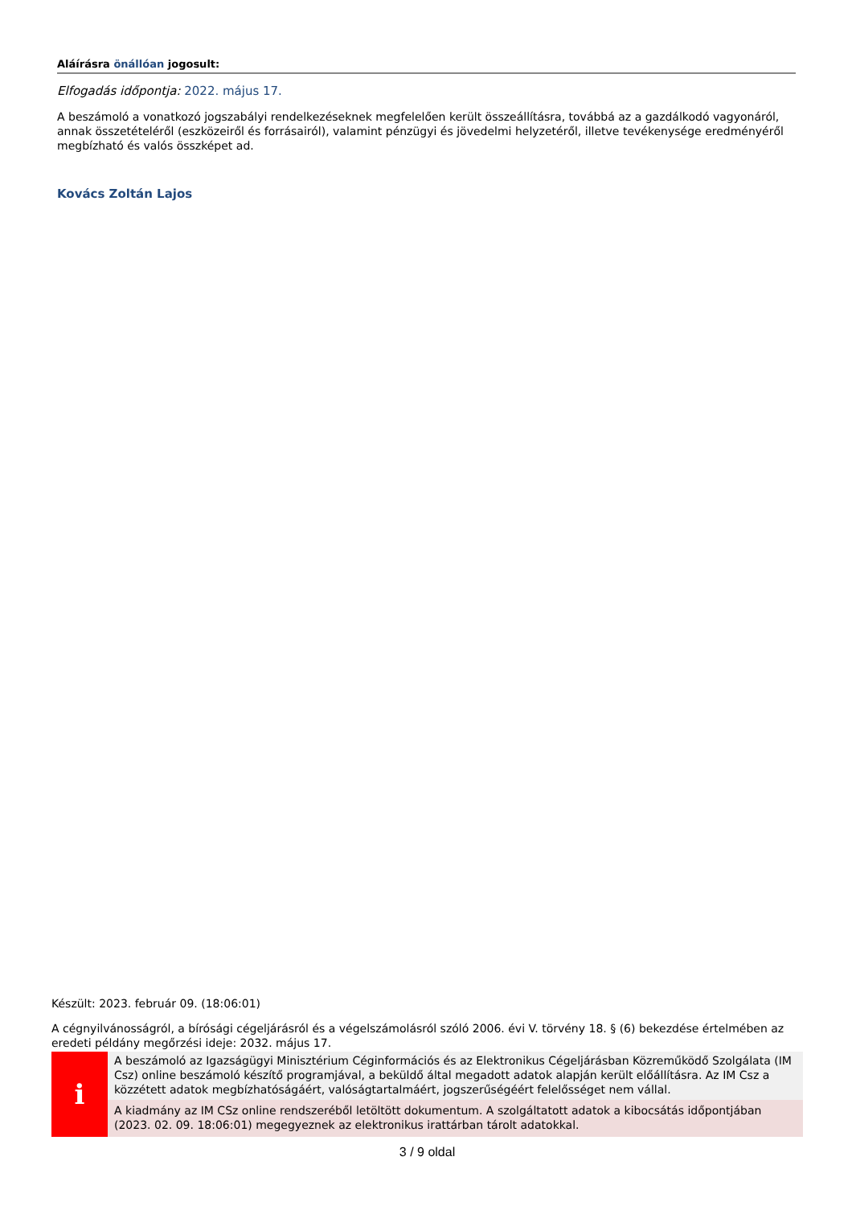Aláírásra önállóan jogosult:
Elfogadás időpontja: 2022. május 17.
A beszámoló a vonatkozó jogszabályi rendelkezéseknek megfelelően került összeállításra, továbbá az a gazdálkodó vagyonáról, annak összetételéről (eszközeiről és forrásairól), valamint pénzügyi és jövedelmi helyzetéről, illetve tevékenysége eredményéről megbízható és valós összképet ad.
Kovács Zoltán Lajos
Készült: 2023. február 09. (18:06:01)
A cégnyilvánosságról, a bírósági cégeljárásról és a végelszámolásról szóló 2006. évi V. törvény 18. § (6) bekezdése értelmében az eredeti példány megőrzési ideje: 2032. május 17.
i
A beszámoló az Igazságügyi Minisztérium Céginformációs és az Elektronikus Cégeljárásban Közreműködő Szolgálata (IM Csz) online beszámoló készítő programjával, a beküldő által megadott adatok alapján került előállításra. Az IM Csz a közzétett adatok megbízhatóságáért, valóságtartalmáért, jogszerűségéért felelősséget nem vállal.
A kiadmány az IM CSz online rendszeréből letöltött dokumentum. A szolgáltatott adatok a kibocsátás időpontjában (2023. 02. 09. 18:06:01) megegyeznek az elektronikus irattárban tárolt adatokkal.
3 / 9 oldal